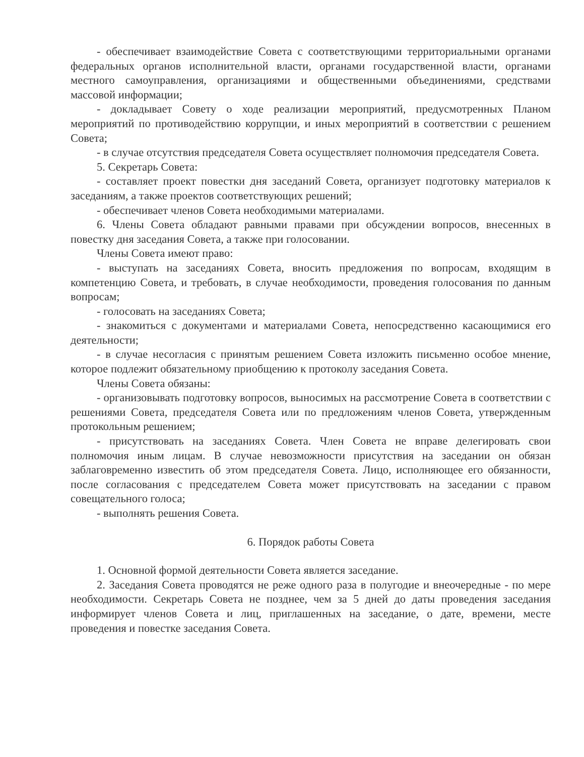- обеспечивает взаимодействие Совета с соответствующими территориальными органами федеральных органов исполнительной власти, органами государственной власти, органами местного самоуправления, организациями и общественными объединениями, средствами массовой информации;
- докладывает Совету о ходе реализации мероприятий, предусмотренных Планом мероприятий по противодействию коррупции, и иных мероприятий в соответствии с решением Совета;
- в случае отсутствия председателя Совета осуществляет полномочия председателя Совета.
5. Секретарь Совета:
- составляет проект повестки дня заседаний Совета, организует подготовку материалов к заседаниям, а также проектов соответствующих решений;
- обеспечивает членов Совета необходимыми материалами.
6. Члены Совета обладают равными правами при обсуждении вопросов, внесенных в повестку дня заседания Совета, а также при голосовании.
Члены Совета имеют право:
- выступать на заседаниях Совета, вносить предложения по вопросам, входящим в компетенцию Совета, и требовать, в случае необходимости, проведения голосования по данным вопросам;
- голосовать на заседаниях Совета;
- знакомиться с документами и материалами Совета, непосредственно касающимися его деятельности;
- в случае несогласия с принятым решением Совета изложить письменно особое мнение, которое подлежит обязательному приобщению к протоколу заседания Совета.
Члены Совета обязаны:
- организовывать подготовку вопросов, выносимых на рассмотрение Совета в соответствии с решениями Совета, председателя Совета или по предложениям членов Совета, утвержденным протокольным решением;
- присутствовать на заседаниях Совета. Член Совета не вправе делегировать свои полномочия иным лицам. В случае невозможности присутствия на заседании он обязан заблаговременно известить об этом председателя Совета. Лицо, исполняющее его обязанности, после согласования с председателем Совета может присутствовать на заседании с правом совещательного голоса;
- выполнять решения Совета.
6. Порядок работы Совета
1. Основной формой деятельности Совета является заседание.
2. Заседания Совета проводятся не реже одного раза в полугодие и внеочередные - по мере необходимости. Секретарь Совета не позднее, чем за 5 дней до даты проведения заседания информирует членов Совета и лиц, приглашенных на заседание, о дате, времени, месте проведения и повестке заседания Совета.